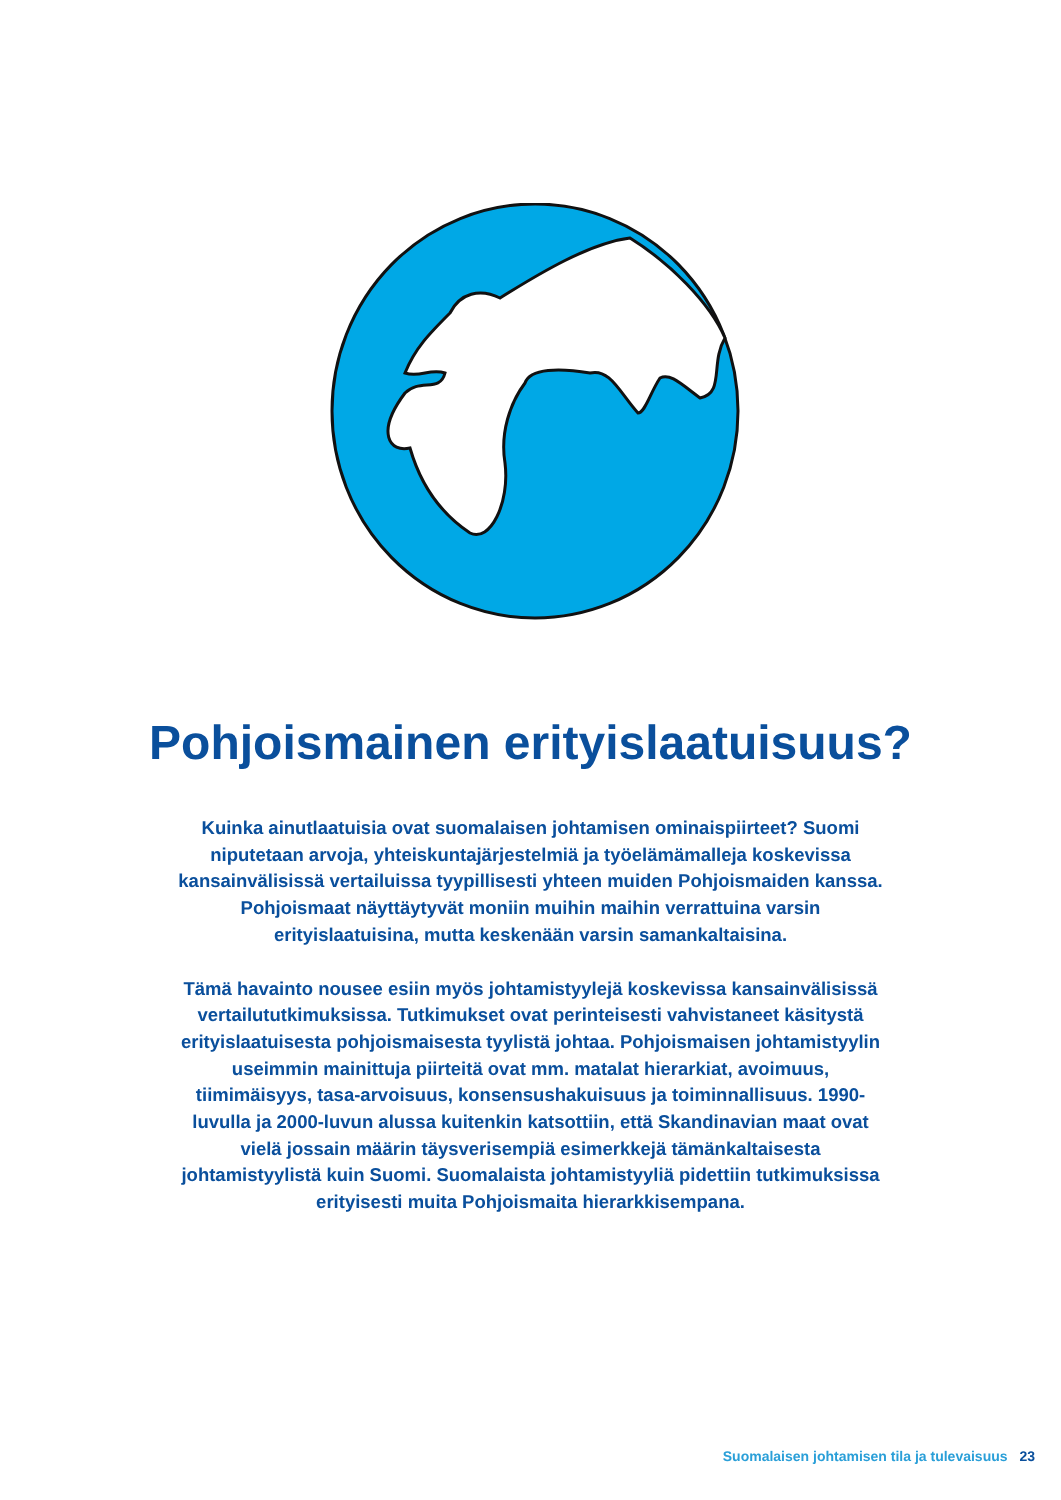Pohjoismainen erityislaatuisuus?
Kuinka ainutlaatuisia ovat suomalaisen johtamisen ominaispiirteet? Suomi niputetaan arvoja, yhteiskuntajärjestelmiä ja työelämämalleja koskevissa kansainvälisissä vertailuissa tyypillisesti yhteen muiden Pohjoismaiden kanssa. Pohjoismaat näyttäytyvät moniin muihin maihin verrattuina varsin erityislaatuisina, mutta keskenään varsin samankaltaisina.
Tämä havainto nousee esiin myös johtamistyylejä koskevissa kansainvälisissä vertailututkimuksissa. Tutkimukset ovat perinteisesti vahvistaneet käsitystä erityislaatuisesta pohjoismaisesta tyylistä johtaa. Pohjoismaisen johtamistyylin useimmin mainittuja piirteitä ovat mm. matalat hierarkiat, avoimuus, tiimimäisyys, tasa-arvoisuus, konsensushakuisuus ja toiminnallisuus. 1990-luvulla ja 2000-luvun alussa kuitenkin katsottiin, että Skandinavian maat ovat vielä jossain määrin täysverisempiä esimerkkejä tämänkaltaisesta johtamistyylistä kuin Suomi. Suomalaista johtamistyyliä pidettiin tutkimuksissa erityisesti muita Pohjoismaita hierarkkisempana.
Suomalaisen johtamisen tila ja tulevaisuus 23